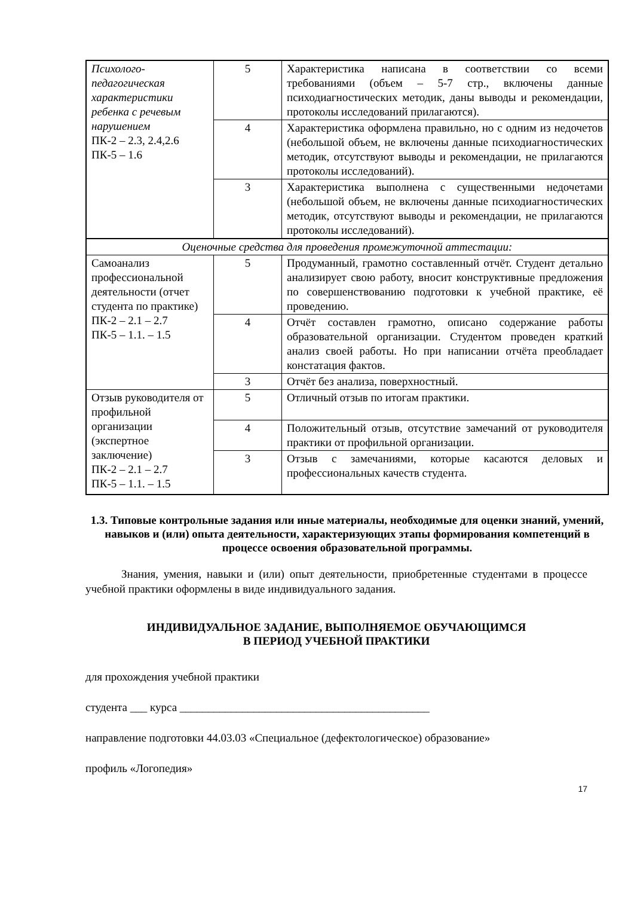| Психолого-педагогическая характеристики ребенка с речевым нарушением ПК-2 – 2.3, 2.4,2.6 ПК-5 – 1.6 | 5 | Характеристика написана в соответствии со всеми требованиями (объем – 5-7 стр., включены данные психодиагностических методик, даны выводы и рекомендации, протоколы исследований прилагаются). |
| | 4 | Характеристика оформлена правильно, но с одним из недочетов (небольшой объем, не включены данные психодиагностических методик, отсутствуют выводы и рекомендации, не прилагаются протоколы исследований). |
| | 3 | Характеристика выполнена с существенными недочетами (небольшой объем, не включены данные психодиагностических методик, отсутствуют выводы и рекомендации, не прилагаются протоколы исследований). |
| Оценочные средства для проведения промежуточной аттестации: | | |
| Самоанализ профессиональной деятельности (отчет студента по практике) ПК-2 – 2.1 – 2.7 ПК-5 – 1.1. – 1.5 | 5 | Продуманный, грамотно составленный отчёт. Студент детально анализирует свою работу, вносит конструктивные предложения по совершенствованию подготовки к учебной практике, её проведению. |
| | 4 | Отчёт составлен грамотно, описано содержание работы образовательной организации. Студентом проведен краткий анализ своей работы. Но при написании отчёта преобладает констатация фактов. |
| | 3 | Отчёт без анализа, поверхностный. |
| Отзыв руководителя от профильной организации (экспертное заключение) ПК-2 – 2.1 – 2.7 ПК-5 – 1.1. – 1.5 | 5 | Отличный отзыв по итогам практики. |
| | 4 | Положительный отзыв, отсутствие замечаний от руководителя практики от профильной организации. |
| | 3 | Отзыв с замечаниями, которые касаются деловых и профессиональных качеств студента. |
1.3. Типовые контрольные задания или иные материалы, необходимые для оценки знаний, умений, навыков и (или) опыта деятельности, характеризующих этапы формирования компетенций в процессе освоения образовательной программы.
Знания, умения, навыки и (или) опыт деятельности, приобретенные студентами в процессе учебной практики оформлены в виде индивидуального задания.
ИНДИВИДУАЛЬНОЕ ЗАДАНИЕ, ВЫПОЛНЯЕМОЕ ОБУЧАЮЩИМСЯ
В ПЕРИОД УЧЕБНОЙ ПРАКТИКИ
для прохождения учебной практики
студента ___ курса ____________________________________________
направление подготовки 44.03.03 «Специальное (дефектологическое) образование»
профиль «Логопедия»
17